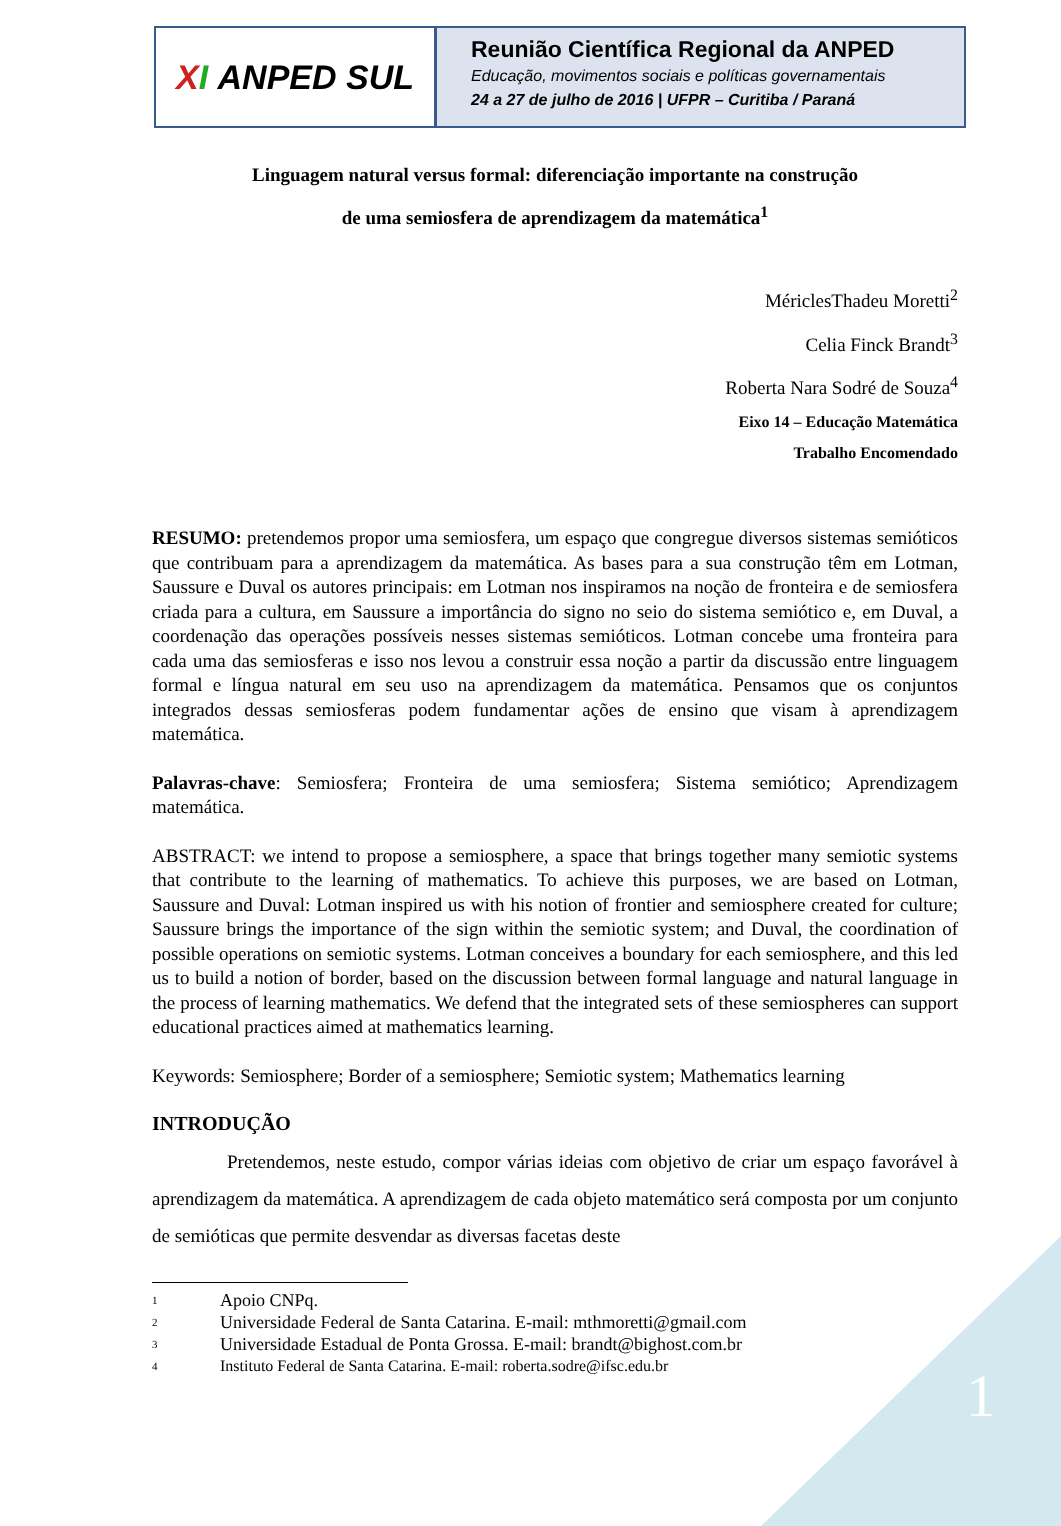1
X I ANPED SUL
Reunião Científica Regional da ANPED
Educação, movimentos sociais e políticas governamentais
24 a 27 de julho de 2016 | UFPR – Curitiba / Paraná
Linguagem natural versus formal: diferenciação importante na construção
de uma semiosfera de aprendizagem da matemática<sup>1</sup>
MériclesThadeu Moretti<sup>2</sup>
Celia Finck Brandt<sup>3</sup>
Roberta Nara Sodré de Souza<sup>4</sup>
Eixo 14 – Educação Matemática
Trabalho Encomendado
RESUMO: pretendemos propor uma semiosfera, um espaço que congregue diversos sistemas semióticos que contribuam para a aprendizagem da matemática. As bases para a sua construção têm em Lotman, Saussure e Duval os autores principais: em Lotman nos inspiramos na noção de fronteira e de semiosfera criada para a cultura, em Saussure a importância do signo no seio do sistema semiótico e, em Duval, a coordenação das operações possíveis nesses sistemas semióticos. Lotman concebe uma fronteira para cada uma das semiosferas e isso nos levou a construir essa noção a partir da discussão entre linguagem formal e língua natural em seu uso na aprendizagem da matemática. Pensamos que os conjuntos integrados dessas semiosferas podem fundamentar ações de ensino que visam à aprendizagem matemática.
Palavras-chave: Semiosfera; Fronteira de uma semiosfera; Sistema semiótico; Aprendizagem matemática.
ABSTRACT: we intend to propose a semiosphere, a space that brings together many semiotic systems that contribute to the learning of mathematics. To achieve this purposes, we are based on Lotman, Saussure and Duval: Lotman inspired us with his notion of frontier and semiosphere created for culture; Saussure brings the importance of the sign within the semiotic system; and Duval, the coordination of possible operations on semiotic systems. Lotman conceives a boundary for each semiosphere, and this led us to build a notion of border, based on the discussion between formal language and natural language in the process of learning mathematics. We defend that the integrated sets of these semiospheres can support educational practices aimed at mathematics learning.
Keywords: Semiosphere; Border of a semiosphere; Semiotic system; Mathematics learning
INTRODUÇÃO
Pretendemos, neste estudo, compor várias ideias com objetivo de criar um espaço favorável à aprendizagem da matemática. A aprendizagem de cada objeto matemático será composta por um conjunto de semióticas que permite desvendar as diversas facetas deste
<sup>1</sup> Apoio CNPq.
<sup>2</sup> Universidade Federal de Santa Catarina. E-mail: mthmoretti@gmail.com
<sup>3</sup> Universidade Estadual de Ponta Grossa. E-mail: brandt@bighost.com.br
<sup>4</sup> Instituto Federal de Santa Catarina. E-mail: roberta.sodre@ifsc.edu.br